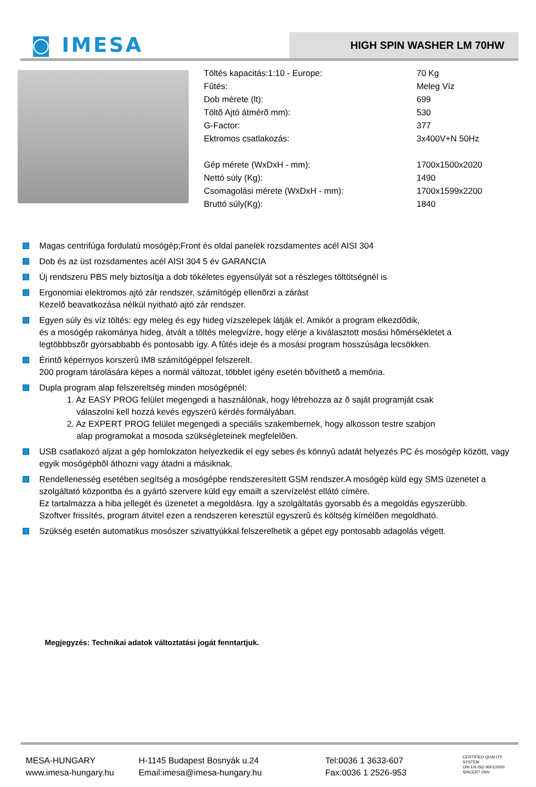◙ IMESA
HIGH SPIN WASHER LM 70HW
| Töltés kapacitás:1:10 - Europe: | 70 Kg |
| Fûtés: | Meleg Víz |
| Dob mérete (lt): | 699 |
| Töltõ Ajtó átmérõ mm): | 530 |
| G-Factor: | 377 |
| Ektromos csatlakozás: | 3x400V+N 50Hz |
| Gép mérete (WxDxH - mm): | 1700x1500x2020 |
| Nettó súly (Kg): | 1490 |
| Csomagolási mérete (WxDxH - mm): | 1700x1599x2200 |
| Bruttó súly(Kg): | 1840 |
Magas centrifúga fordulatú mosógép;Front és oldal panelek rozsdamentes acél AISI 304
Dob és az üst rozsdamentes acél AISI 304 5 év GARANCIA
Új rendszeru PBS mely biztosítja a dob tökéletes egyensúlyát sot a részleges töltötségnél is
Ergonomiai elektromos ajtó zár rendszer, számítógép ellenõrzi a zárást
Kezelõ beavatkozása nélkül nyitható ajtó zár rendszer.
Egyen súly és víz töltés: egy meleg és egy hideg vízszelepek látják el. Amikór a program elkezdõdik,
és a mosógép rakománya hideg, átvált a töltés melegvízre, hogy elérje a kiválasztott mosási hõmérsékletet a
legtöbbbszõr gyorsabbabb és pontosabb így. A fûtés ideje és a mosási program hosszúsága lecsökken.
Érintõ képernyos korszerû IM8 számítógéppel felszerelt.
200 program tárolására képes a normál változat, többlet igény esetén bõvíthetõ a memória.
Dupla program alap felszereltség minden mosógépnél:
1. Az EASY PROG felület megengedi a használónak, hogy létrehozza az õ saját programját csak
válaszolni kell hozzá kevés egyszerû kérdés formályában.
2. Az EXPERT PROG felület megengedi a speciális szakembernek, hogy alkosson testre szabjon
alap programokat a mosoda szükségleteinek megfelelõen.
USB csatlakozó aljzat a gép homlokzaton helyezkedik el egy sebes és könnyû adatát helyezés PC és mosógép között, vagy egyik mosógépbõl áthozni vagy átadni a másiknak.
Rendellenesség esetében segítség a mosógépbe rendszeresített GSM rendszer.A mosógép küld egy SMS üzenetet a szolgáltató központba és a gyártó szervere küld egy emailt a szervízelést ellátó címére.
Ez tartalmazza a hiba jellegét és üzenetet a megoldásra. Igy a szolgáltatás gyorsabb és a megoldás egyszerübb.
Szoftver frissítés, program átvitel ezen a rendszeren keresztül egyszerû és költség kímélõen megoldható.
Szükség esetén automatikus mosószer szivattyúkkal felszerelhetik a gépet egy pontosabb adagolás végett.
Megjegyzés: Technikai adatok változtatási jogát fenntartjuk.
MESA-HUNGARY
www.imesa-hungary.hu
H-1145 Budapest Bosnyák u.24
Email:imesa@imesa-hungary.hu
Tel:0036 1 3633-607
Fax:0036 1 2526-953
CERTIFIED QUALITY SYSTEM
UNI EN ISO 9001/2000
SINCERT DNV